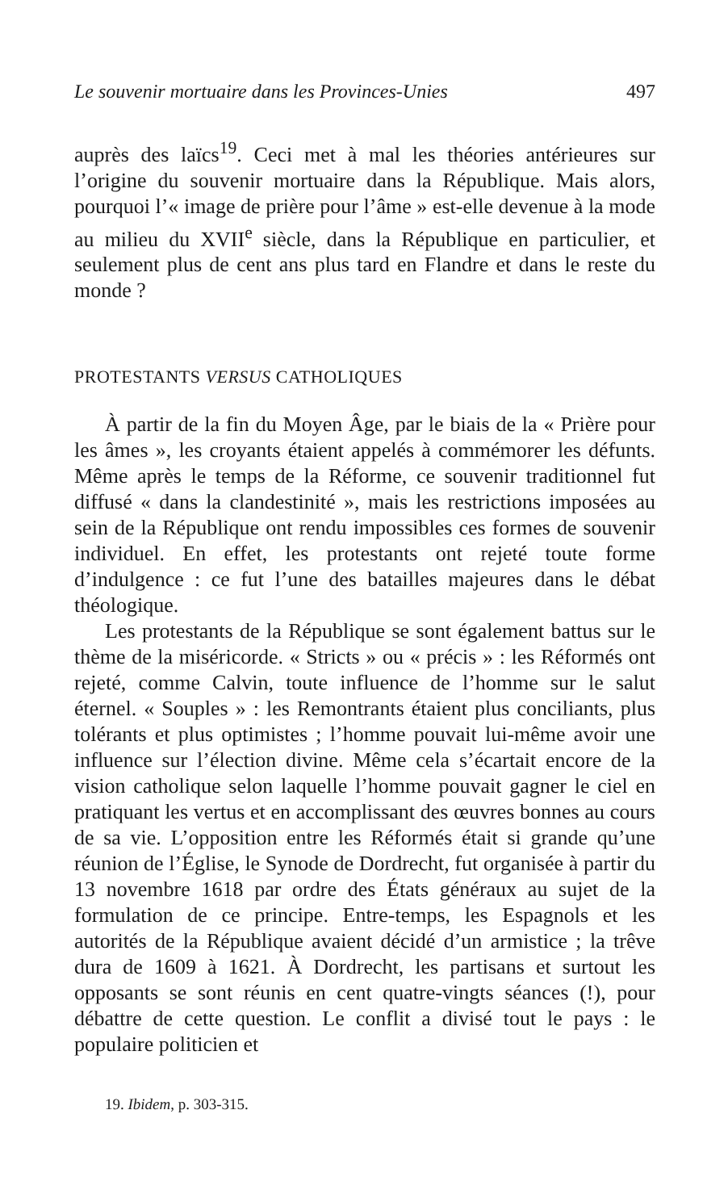Le souvenir mortuaire dans les Provinces-Unies 497
auprès des laïcs<sup>19</sup>. Ceci met à mal les théories antérieures sur l’origine du souvenir mortuaire dans la République. Mais alors, pourquoi l’« image de prière pour l’âme » est-elle devenue à la mode au milieu du XVII<sup>e</sup> siècle, dans la République en particulier, et seulement plus de cent ans plus tard en Flandre et dans le reste du monde ?
PROTESTANTS VERSUS CATHOLIQUES
À partir de la fin du Moyen Âge, par le biais de la « Prière pour les âmes », les croyants étaient appelés à commémorer les défunts. Même après le temps de la Réforme, ce souvenir traditionnel fut diffusé « dans la clandestinité », mais les restrictions imposées au sein de la République ont rendu impossibles ces formes de souvenir individuel. En effet, les protestants ont rejeté toute forme d’indulgence : ce fut l’une des batailles majeures dans le débat théologique.
Les protestants de la République se sont également battus sur le thème de la miséricorde. « Stricts » ou « précis » : les Réformés ont rejeté, comme Calvin, toute influence de l’homme sur le salut éternel. « Souples » : les Remontrants étaient plus conciliants, plus tolérants et plus optimistes ; l’homme pouvait lui-même avoir une influence sur l’élection divine. Même cela s’écartait encore de la vision catholique selon laquelle l’homme pouvait gagner le ciel en pratiquant les vertus et en accomplissant des œuvres bonnes au cours de sa vie. L’opposition entre les Réformés était si grande qu’une réunion de l’Église, le Synode de Dordrecht, fut organisée à partir du 13 novembre 1618 par ordre des États généraux au sujet de la formulation de ce principe. Entre-temps, les Espagnols et les autorités de la République avaient décidé d’un armistice ; la trêve dura de 1609 à 1621. À Dordrecht, les partisans et surtout les opposants se sont réunis en cent quatre-vingts séances (!), pour débattre de cette question. Le conflit a divisé tout le pays : le populaire politicien et
19. Ibidem, p. 303-315.